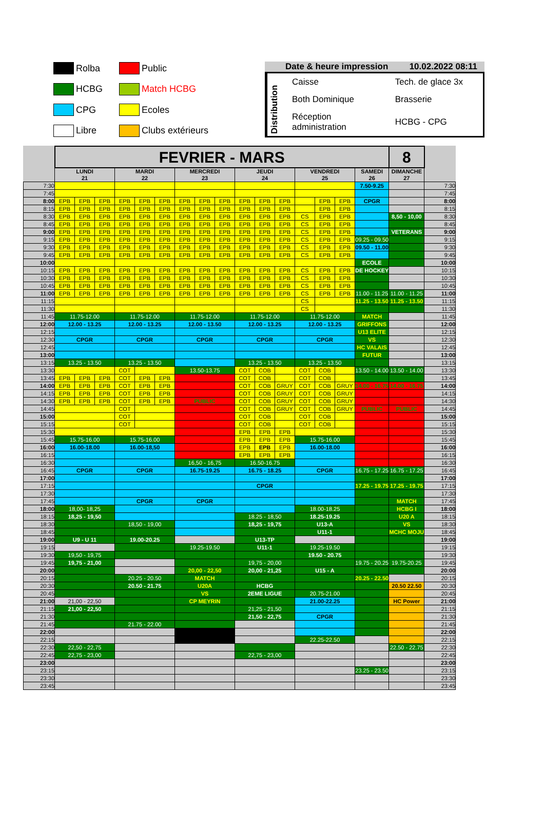Rolba
Public
HCBG
Match HCBG
CPG
Ecoles
Libre
Clubs extérieurs
Date & heure impression 10.02.2022 08:11
Distribution
| Caisse | Tech. de glace 3x |
| Both Dominique | Brasserie |
| Réception administration | HCBG - CPG |
| | FEVRIER - MARS | | | | | | | | | | | | | | | | 8 | |
| | LUNDI 21 | | | MARDI 22 | | | MERCREDI 23 | | | JEUDI 24 | | | VENDREDI 25 | | | SAMEDI 26 | DIMANCHE 27 | |
| 7:30 | | | | | | | | | | | | | | | | 7.50-9.25 | | 7:30 |
| 7:45 | | | | | | | | | | | | | | | | | | 7:45 |
| 8:00 | EPB | EPB | EPB | EPB | EPB | EPB | EPB | EPB | EPB | EPB | EPB | EPB | | EPB | EPB | CPGR | | 8:00 |
| 8:15 | EPB | EPB | EPB | EPB | EPB | EPB | EPB | EPB | EPB | EPB | EPB | EPB | | EPB | EPB | | | 8:15 |
| 8:30 | EPB | EPB | EPB | EPB | EPB | EPB | EPB | EPB | EPB | EPB | EPB | EPB | CS | EPB | EPB | | 8,50 - 10,00 | 8:30 |
| 8:45 | EPB | EPB | EPB | EPB | EPB | EPB | EPB | EPB | EPB | EPB | EPB | EPB | CS | EPB | EPB | | | 8:45 |
| 9:00 | EPB | EPB | EPB | EPB | EPB | EPB | EPB | EPB | EPB | EPB | EPB | EPB | CS | EPB | EPB | | VETERANS | 9:00 |
| 9:15 | EPB | EPB | EPB | EPB | EPB | EPB | EPB | EPB | EPB | EPB | EPB | EPB | CS | EPB | EPB | 09.25 - 09.50 | | 9:15 |
| 9:30 | EPB | EPB | EPB | EPB | EPB | EPB | EPB | EPB | EPB | EPB | EPB | EPB | CS | EPB | EPB | 09.50 - 11.00 | | 9:30 |
| 9:45 | EPB | EPB | EPB | EPB | EPB | EPB | EPB | EPB | EPB | EPB | EPB | EPB | CS | EPB | EPB | | | 9:45 |
| 10:00 | | | | | | | | | | | | | | | | ECOLE | | 10:00 |
| 10:15 | EPB | EPB | EPB | EPB | EPB | EPB | EPB | EPB | EPB | EPB | EPB | EPB | CS | EPB | EPB | DE HOCKEY | | 10:15 |
| 10:30 | EPB | EPB | EPB | EPB | EPB | EPB | EPB | EPB | EPB | EPB | EPB | EPB | CS | EPB | EPB | | | 10:30 |
| 10:45 | EPB | EPB | EPB | EPB | EPB | EPB | EPB | EPB | EPB | EPB | EPB | EPB | CS | EPB | EPB | | | 10:45 |
| 11:00 | EPB | EPB | EPB | EPB | EPB | EPB | EPB | EPB | EPB | EPB | EPB | EPB | CS | EPB | EPB | 11.00 - 11.25 | 11.00 - 11.25 | 11:00 |
| 11:15 | | | | | | | | | | | | | CS | | | 11.25 - 13.50 | 11.25 - 13.50 | 11:15 |
| 11:30 | | | | | | | | | | | | | CS | | | | | 11:30 |
| 11:45 | 11.75-12.00 | | | 11.75-12.00 | | | 11.75-12.00 | | | 11.75-12.00 | | | 11.75-12.00 | | | MATCH | | 11:45 |
| 12:00 | 12.00 - 13.25 | | | 12.00 - 13.25 | | | 12.00 - 13.50 | | | 12.00 - 13.25 | | | 12.00 - 13.25 | | | GRIFFONS | | 12:00 |
| 12:15 | | | | | | | | | | | | | | | | U13 ELITE | | 12:15 |
| 12:30 | CPGR | | | CPGR | | | CPGR | | | CPGR | | | CPGR | | | VS | | 12:30 |
| 12:45 | | | | | | | | | | | | | | | | HC VALAIS | | 12:45 |
| 13:00 | | | | | | | | | | | | | | | | FUTUR | | 13:00 |
| 13:15 | 13.25 - 13.50 | | | 13.25 - 13.50 | | | | | | 13.25 - 13.50 | | | 13.25 - 13.50 | | | | | 13:15 |
| 13:30 | | | | COT | | | 13.50-13.75 | | | COT | COB | | COT | COB | | 13.50 - 14.00 | 13.50 - 14.00 | 13:30 |
| 13:45 | EPB | EPB | EPB | COT | EPB | EPB | | | | COT | COB | | COT | COB | | | | 13:45 |
| 14:00 | EPB | EPB | EPB | COT | EPB | EPB | | | | COT | COB | GRUY | COT | COB | GRUY | 14.00 - 16.75 | 14.00 - 16.75 | 14:00 |
| 14:15 | EPB | EPB | EPB | COT | EPB | EPB | | | | COT | COB | GRUY | COT | COB | GRUY | | | 14:15 |
| 14:30 | EPB | EPB | EPB | COT | EPB | EPB | PUBLIC | | | COT | COB | GRUY | COT | COB | GRUY | | | 14:30 |
| 14:45 | | | | COT | | | | | | COT | COB | GRUY | COT | COB | GRUY | PUBLIC | PUBLIC | 14:45 |
| 15:00 | | | | COT | | | | | | COT | COB | | COT | COB | | | | 15:00 |
| 15:15 | | | | COT | | | | | | COT | COB | | COT | COB | | | | 15:15 |
| 15:30 | | | | | | | | | | EPB | EPB | EPB | | | | | | 15:30 |
| 15:45 | 15.75-16.00 | | | 15.75-16.00 | | | | | | EPB | EPB | EPB | 15.75-16.00 | | | | | 15:45 |
| 16:00 | 16.00-18.00 | | | 16.00-18,50 | | | | | | EPB | EPB | EPB | 16.00-18.00 | | | | | 16:00 |
| 16:15 | | | | | | | | | | EPB | EPB | EPB | | | | | | 16:15 |
| 16:30 | | | | | | | 16,50 - 16,75 | | | 16.50-16.75 | | | | | | | | 16:30 |
| 16:45 | CPGR | | | CPGR | | | 16.75-19.25 | | | 16.75 - 18.25 | | | CPGR | | | 16.75 - 17.25 | 16.75 - 17.25 | 16:45 |
| 17:00 | | | | | | | | | | | | | | | | | | 17:00 |
| 17:15 | | | | | | | | | | CPGR | | | | | | 17.25 - 19.75 | 17.25 - 19.75 | 17:15 |
| 17:30 | | | | | | | | | | | | | | | | | | 17:30 |
| 17:45 | | | | CPGR | | | CPGR | | | | | | | | | | MATCH | 17:45 |
| 18:00 | 18,00- 18,25 | | | | | | | | | | | | 18.00-18.25 | | | | HCBG I | 18:00 |
| 18:15 | 18,25 - 19,50 | | | | | | | | | 18.25 - 18,50 | | | 18.25-19.25 | | | | U20 A | 18:15 |
| 18:30 | | | | 18,50 - 19,00 | | | | | | 18,25 - 19,75 | | | U13-A | | | | VS | 18:30 |
| 18:45 | | | | | | | | | | | | | U11-1 | | | | MCHC MOJU | 18:45 |
| 19:00 | U9 - U 11 | | | 19.00-20.25 | | | | | | U13-TP | | | | | | | | 19:00 |
| 19:15 | | | | | | | 19.25-19.50 | | | U11-1 | | | 19.25-19.50 | | | | | 19:15 |
| 19:30 | 19,50 - 19,75 | | | | | | | | | | | | 19.50 - 20.75 | | | | | 19:30 |
| 19:45 | 19,75 - 21,00 | | | | | | | | | 19,75 - 20,00 | | | | | | 19.75 - 20.25 | 19.75-20.25 | 19:45 |
| 20:00 | | | | | | | 20,00 - 22,50 | | | 20,00 - 21,25 | | | U15 - A | | | | | 20:00 |
| 20:15 | | | | 20.25 - 20.50 | | | MATCH | | | | | | | | | 20.25 - 22.50 | | 20:15 |
| 20:30 | | | | 20.50 - 21.75 | | | U20A | | | HCBG | | | | | | | 20.50 22.50 | 20:30 |
| 20:45 | | | | | | | VS | | | 2EME LIGUE | | | 20.75-21.00 | | | | | 20:45 |
| 21:00 | 21,00 - 22,50 | | | | | | CP MEYRIN | | | | | | 21.00-22.25 | | | | HC Power | 21:00 |
| 21:15 | 21,00 - 22,50 | | | | | | | | | 21,25 - 21,50 | | | | | | | | 21:15 |
| 21:30 | | | | | | | | | | 21,50 - 22,75 | | | CPGR | | | | | 21:30 |
| 21:45 | | | | 21.75 - 22.00 | | | | | | | | | | | | | | 21:45 |
| 22:00 | | | | | | | | | | | | | | | | | | 22:00 |
| 22:15 | | | | | | | | | | | | | 22.25-22.50 | | | | | 22:15 |
| 22:30 | 22,50 - 22,75 | | | | | | | | | | | | | | | | 22.50 - 22.75 | 22:30 |
| 22:45 | 22,75 - 23,00 | | | | | | | | | 22,75 - 23,00 | | | | | | | | 22:45 |
| 23:00 | | | | | | | | | | | | | | | | | | 23:00 |
| 23:15 | | | | | | | | | | | | | | | | 23.25 - 23.50 | | 23:15 |
| 23:30 | | | | | | | | | | | | | | | | | | 23:30 |
| 23:45 | | | | | | | | | | | | | | | | | | 23:45 |